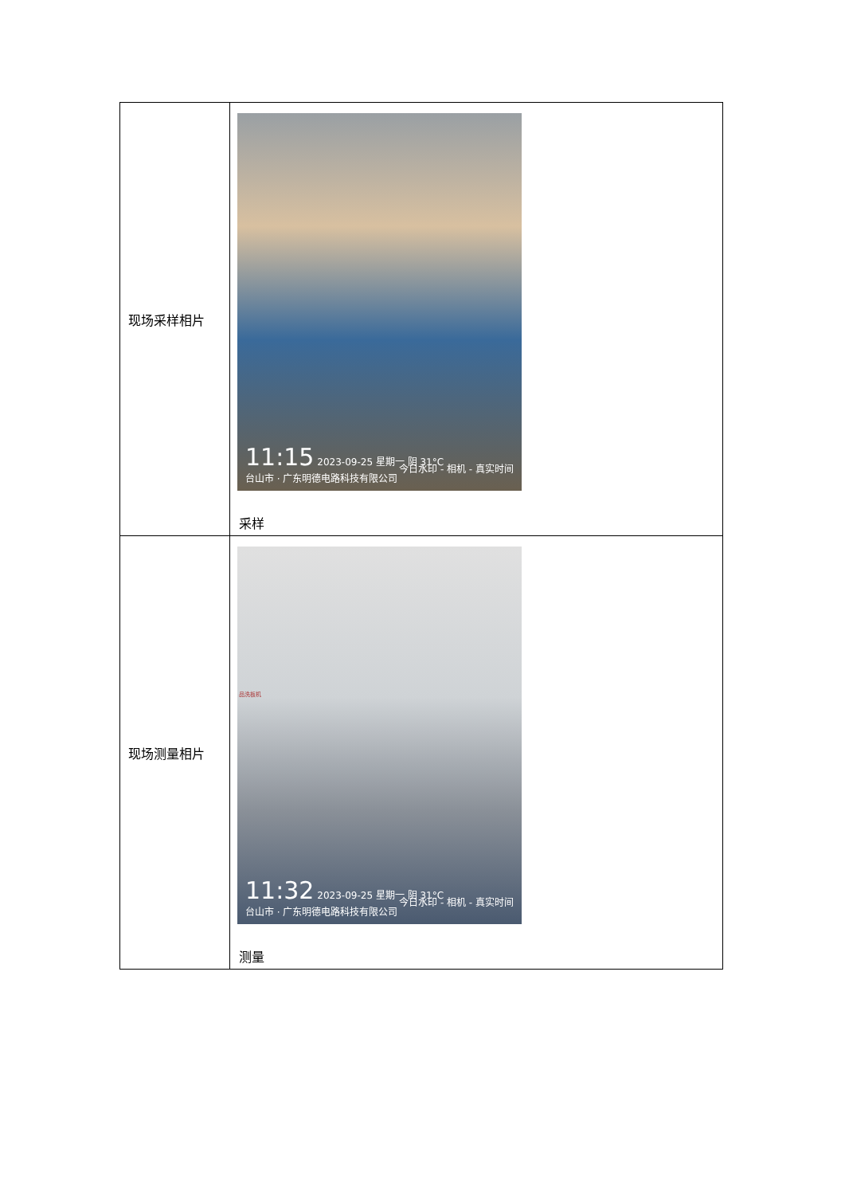| 现场采样相片 | 11:15 2023-09-25 星期一 阴 31°C 台山市 · 广东明德电路科技有限公司 今日水印 - 相机 - 真实时间 采样 |
| 现场测量相片 | 品洗板机 11:32 2023-09-25 星期一 阴 31°C 台山市 · 广东明德电路科技有限公司 今日水印 - 相机 - 真实时间 测量 |